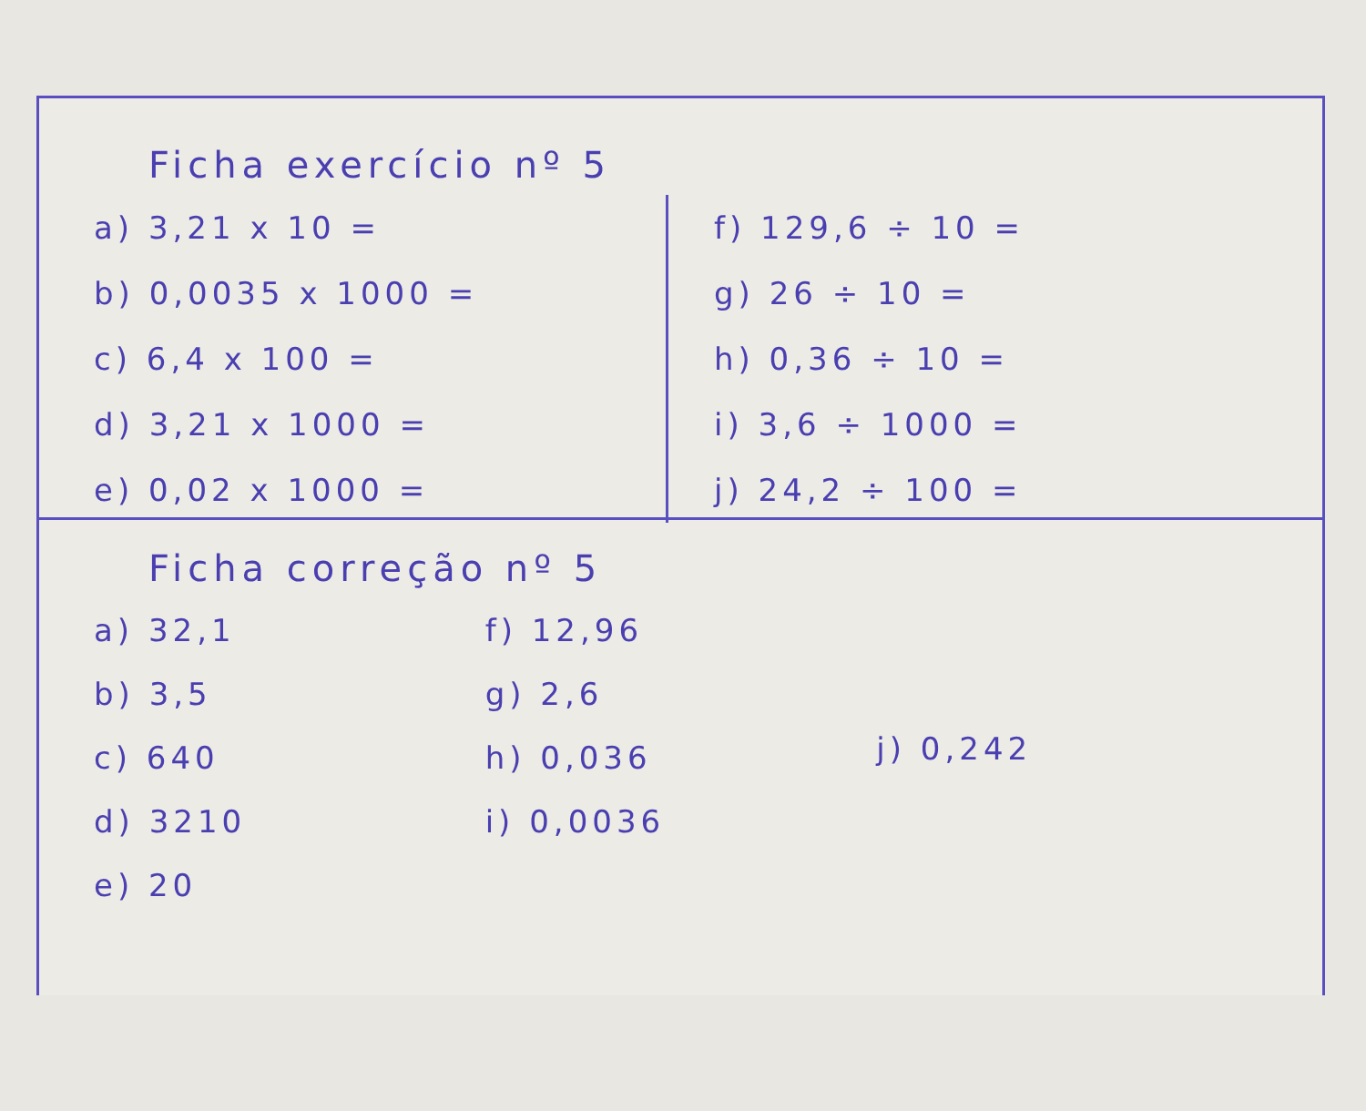Ficha exercício nº 5
a) 3,21 x 10 =
b) 0,0035 x 1000 =
c) 6,4 x 100 =
d) 3,21 x 1000 =
e) 0,02 x 1000 =
f) 129,6 ÷ 10 =
g) 26 ÷ 10 =
h) 0,36 ÷ 10 =
i) 3,6 ÷ 1000 =
j) 24,2 ÷ 100 =
Ficha correção nº 5
a) 32,1
b) 3,5
c) 640
d) 3210
e) 20
f) 12,96
g) 2,6
h) 0,036
i) 0,0036
j) 0,242